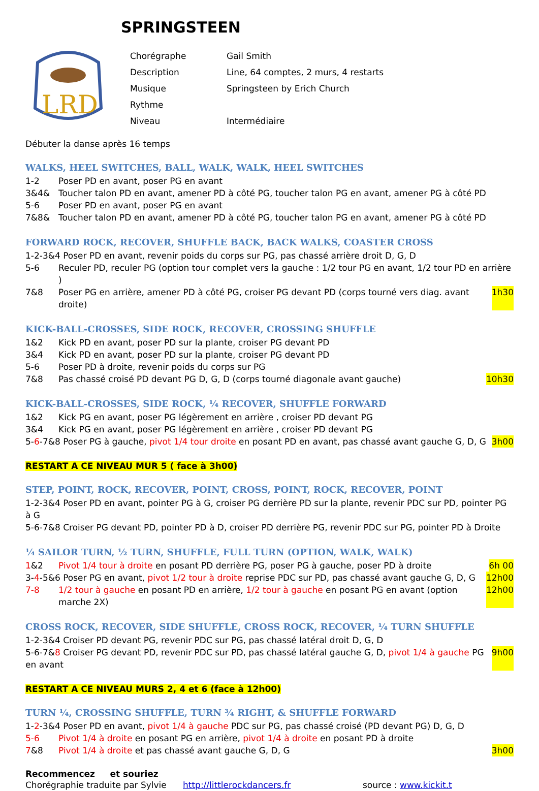SPRINGSTEEN
LRD
| Chorégraphe | Gail Smith |
| Description | Line, 64 comptes, 2 murs, 4 restarts |
| Musique | Springsteen by Erich Church |
| Rythme | |
| Niveau | Intermédiaire |
Débuter la danse après 16 temps
WALKS, HEEL SWITCHES, BALL, WALK, WALK, HEEL SWITCHES
1-2 Poser PD en avant, poser PG en avant
3&4& Toucher talon PD en avant, amener PD à côté PG, toucher talon PG en avant, amener PG à côté PD
5-6 Poser PD en avant, poser PG en avant
7&8& Toucher talon PD en avant, amener PD à côté PG, toucher talon PG en avant, amener PG à côté PD
FORWARD ROCK, RECOVER, SHUFFLE BACK, BACK WALKS, COASTER CROSS
1-2-3&4 Poser PD en avant, revenir poids du corps sur PG, pas chassé arrière droit D, G, D
5-6 Reculer PD, reculer PG (option tour complet vers la gauche : 1/2 tour PG en avant, 1/2 tour PD en arrière )
7&8 Poser PG en arrière, amener PD à côté PG, croiser PG devant PD (corps tourné vers diag. avant droite) 1h30
KICK-BALL-CROSSES, SIDE ROCK, RECOVER, CROSSING SHUFFLE
1&2 Kick PD en avant, poser PD sur la plante, croiser PG devant PD
3&4 Kick PD en avant, poser PD sur la plante, croiser PG devant PD
5-6 Poser PD à droite, revenir poids du corps sur PG
7&8 Pas chassé croisé PD devant PG D, G, D (corps tourné diagonale avant gauche) 10h30
KICK-BALL-CROSSES, SIDE ROCK, ¼ RECOVER, SHUFFLE FORWARD
1&2 Kick PG en avant, poser PG légèrement en arrière , croiser PD devant PG
3&4 Kick PG en avant, poser PG légèrement en arrière , croiser PD devant PG
5-6-7&8 Poser PG à gauche, pivot 1/4 tour droite en posant PD en avant, pas chassé avant gauche G, D, G 3h00
RESTART A CE NIVEAU MUR 5 ( face à 3h00)
STEP, POINT, ROCK, RECOVER, POINT, CROSS, POINT, ROCK, RECOVER, POINT
1-2-3&4 Poser PD en avant, pointer PG à G, croiser PG derrière PD sur la plante, revenir PDC sur PD, pointer PG à G
5-6-7&8 Croiser PG devant PD, pointer PD à D, croiser PD derrière PG, revenir PDC sur PG, pointer PD à Droite
¼ SAILOR TURN, ½ TURN, SHUFFLE, FULL TURN (OPTION, WALK, WALK)
1&2 Pivot 1/4 tour à droite en posant PD derrière PG, poser PG à gauche, poser PD à droite 6h 00
3-4-5&6 Poser PG en avant, pivot 1/2 tour à droite reprise PDC sur PD, pas chassé avant gauche G, D, G 12h00
7-8 1/2 tour à gauche en posant PD en arrière, 1/2 tour à gauche en posant PG en avant (option marche 2X) 12h00
CROSS ROCK, RECOVER, SIDE SHUFFLE, CROSS ROCK, RECOVER, ¼ TURN SHUFFLE
1-2-3&4 Croiser PD devant PG, revenir PDC sur PG, pas chassé latéral droit D, G, D
5-6-7&8 Croiser PG devant PD, revenir PDC sur PD, pas chassé latéral gauche G, D, pivot 1/4 à gauche PG en avant 9h00
RESTART A CE NIVEAU MURS 2, 4 et 6 (face à 12h00)
TURN ¼, CROSSING SHUFFLE, TURN ¾ RIGHT, & SHUFFLE FORWARD
1-2-3&4 Poser PD en avant, pivot 1/4 à gauche PDC sur PG, pas chassé croisé (PD devant PG) D, G, D
5-6 Pivot 1/4 à droite en posant PG en arrière, pivot 1/4 à droite en posant PD à droite
7&8 Pivot 1/4 à droite et pas chassé avant gauche G, D, G 3h00
Recommencez et souriez
Chorégraphie traduite par Sylvie http://littlerockdancers.fr source : www.kickit.t